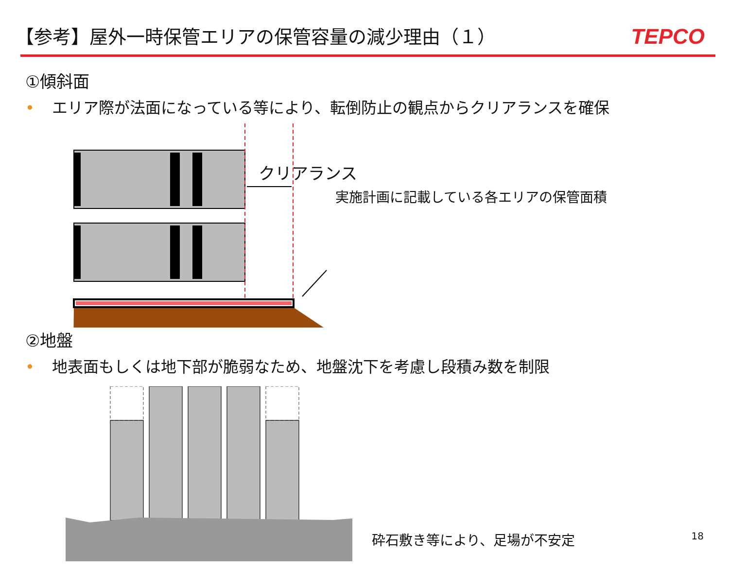【参考】屋外一時保管エリアの保管容量の減少理由（１）
TEPCO
①傾斜面
• エリア際が法面になっている等により、転倒防止の観点からクリアランスを確保
クリアランス
実施計画に記載している各エリアの保管面積
②地盤
• 地表面もしくは地下部が脆弱なため、地盤沈下を考慮し段積み数を制限
砕石敷き等により、足場が不安定
18